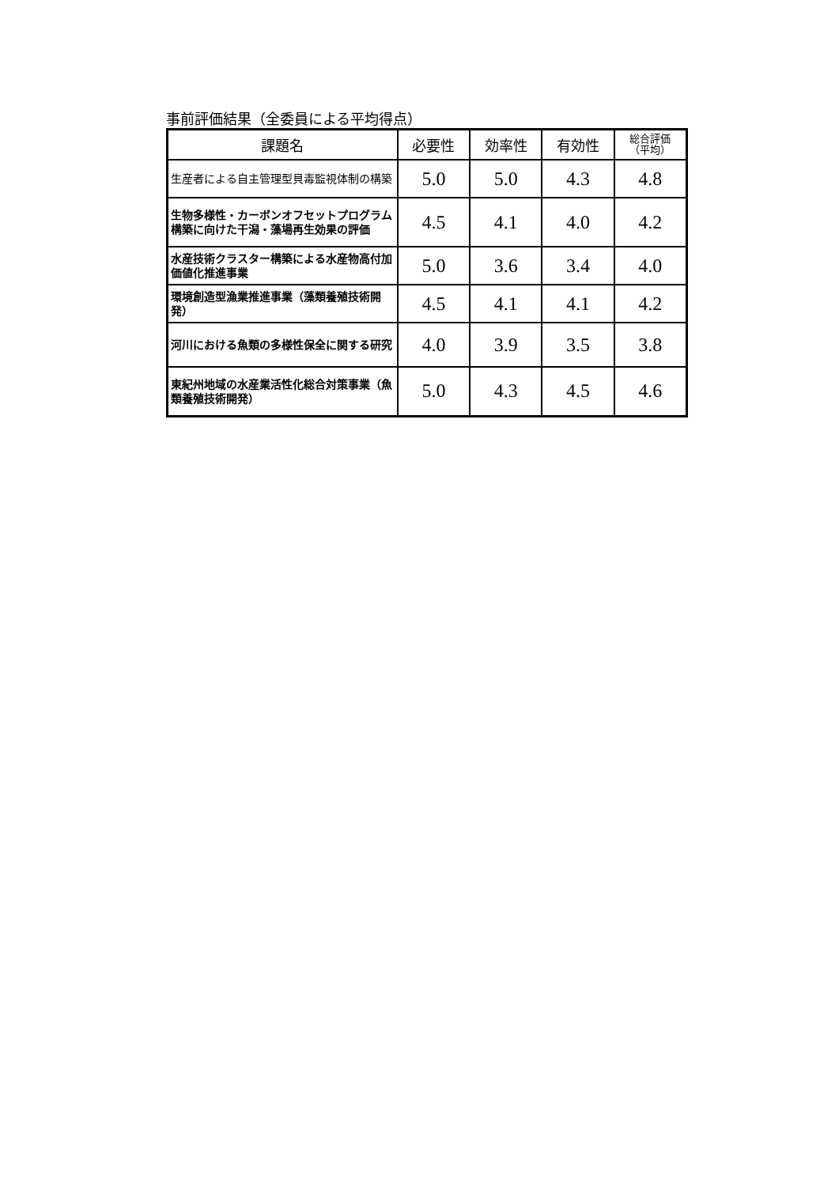事前評価結果（全委員による平均得点）
| 課題名 | 必要性 | 効率性 | 有効性 | 総合評価 （平均） |
| --- | --- | --- | --- | --- |
| 生産者による自主管理型貝毒監視体制の構築 | 5.0 | 5.0 | 4.3 | 4.8 |
| 生物多様性・カーボンオフセットプログラム構築に向けた干潟・藻場再生効果の評価 | 4.5 | 4.1 | 4.0 | 4.2 |
| 水産技術クラスター構築による水産物高付加価値化推進事業 | 5.0 | 3.6 | 3.4 | 4.0 |
| 環境創造型漁業推進事業（藻類養殖技術開発） | 4.5 | 4.1 | 4.1 | 4.2 |
| 河川における魚類の多様性保全に関する研究 | 4.0 | 3.9 | 3.5 | 3.8 |
| 東紀州地域の水産業活性化総合対策事業（魚類養殖技術開発） | 5.0 | 4.3 | 4.5 | 4.6 |